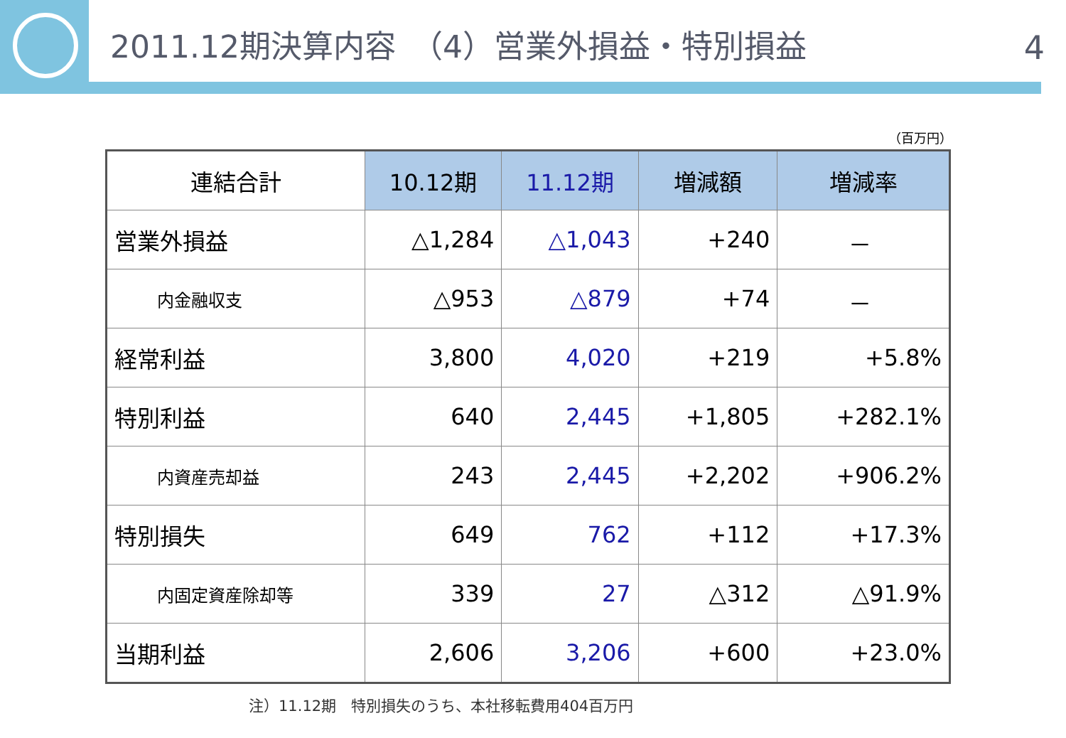2011.12期決算内容　（4）営業外損益・特別損益 4
（百万円）
| 連結合計 | 10.12期 | 11.12期 | 増減額 | 増減率 |
| --- | --- | --- | --- | --- |
| 営業外損益 | △1,284 | △1,043 | +240 | － |
| 内金融収支 | △953 | △879 | +74 | － |
| 経常利益 | 3,800 | 4,020 | +219 | +5.8% |
| 特別利益 | 640 | 2,445 | +1,805 | +282.1% |
| 内資産売却益 | 243 | 2,445 | +2,202 | +906.2% |
| 特別損失 | 649 | 762 | +112 | +17.3% |
| 内固定資産除却等 | 339 | 27 | △312 | △91.9% |
| 当期利益 | 2,606 | 3,206 | +600 | +23.0% |
注）11.12期　特別損失のうち、本社移転費用404百万円